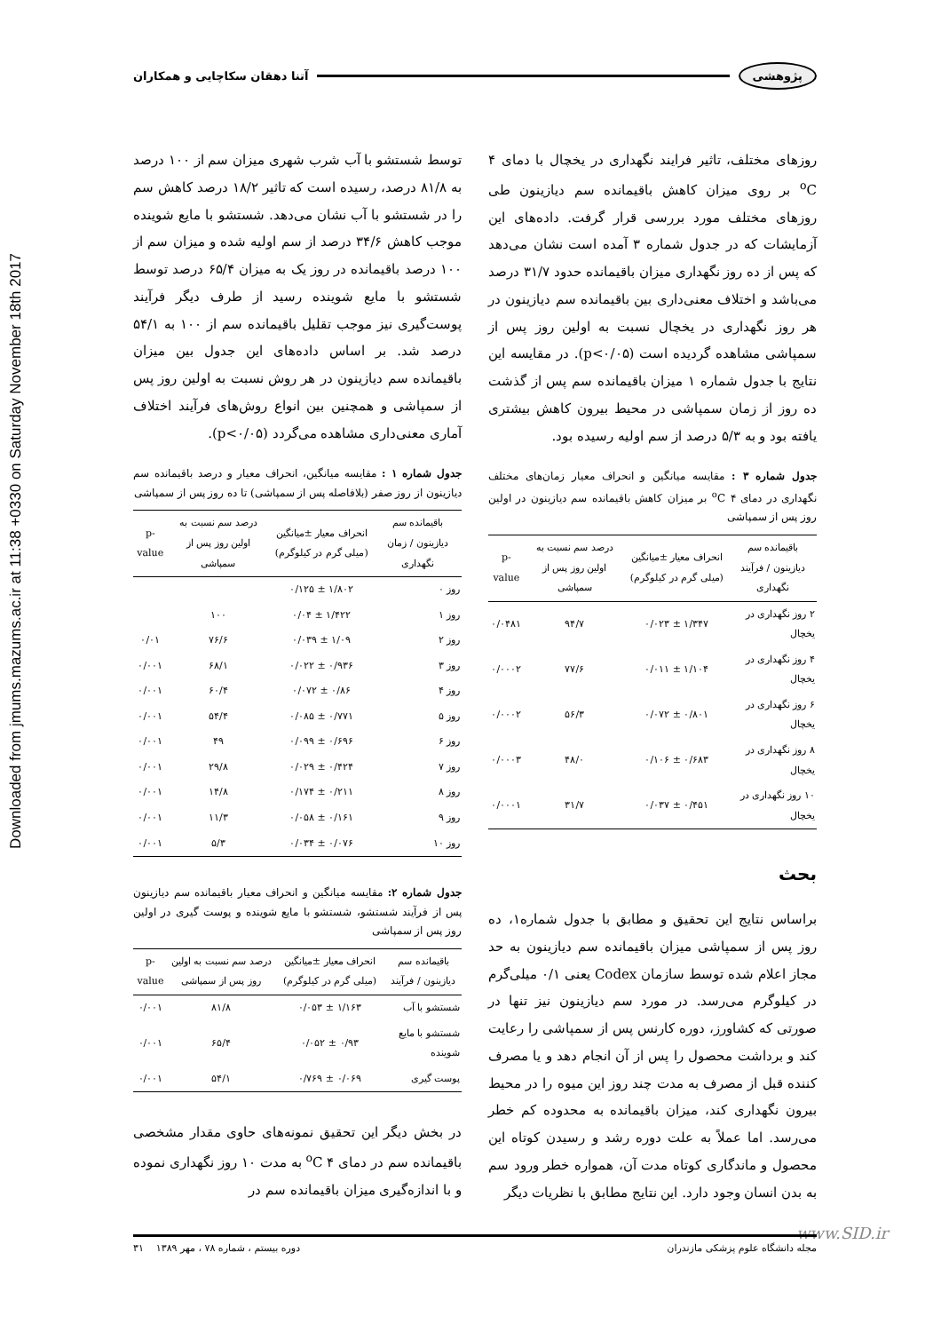پژوهشی آتنا دهقان سکاچایی و همکاران
Downloaded from jmums.mazums.ac.ir at 11:38 +0330 on Saturday November 18th 2017
توسط شستشو با آب شرب شهری میزان سم از ۱۰۰ درصد به ۸۱/۸ درصد، رسیده است که تاثیر ۱۸/۲ درصد کاهش سم را در شستشو با آب نشان می‌دهد. شستشو با مایع شوینده موجب کاهش ۳۴/۶ درصد از سم اولیه شده و میزان سم از ۱۰۰ درصد باقیمانده در روز یک به میزان ۶۵/۴ درصد توسط شستشو با مایع شوینده رسید از طرف دیگر فرآیند پوست‌گیری نیز موجب تقلیل باقیمانده سم از ۱۰۰ به ۵۴/۱ درصد شد. بر اساس داده‌های این جدول بین میزان باقیمانده سم دیازینون در هر روش نسبت به اولین روز پس از سمپاشی و همچنین بین انواع روش‌های فرآیند اختلاف آماری معنی‌داری مشاهده می‌گردد (p<۰/۰۵).
جدول شماره ۱ : مقایسه میانگین، انحراف معیار و درصد باقیمانده سم دیازینون از روز صفر (بلافاصله پس از سمپاشی) تا ده روز پس از سمپاشی
| باقیمانده سم دیازینون / زمان نگهداری | انحراف معیار ±میانگین (میلی گرم در کیلوگرم) | درصد سم نسبت به اولین روز پس از سمپاشی | p-value |
| --- | --- | --- | --- |
| روز ۰ | ۱/۸۰۲ ± ۰/۱۲۵ | | |
| روز ۱ | ۱/۴۲۲ ± ۰/۰۴ | ۱۰۰ | |
| روز ۲ | ۱/۰۹ ± ۰/۰۳۹ | ۷۶/۶ | ۰/۰۱ |
| روز ۳ | ۰/۹۳۶ ± ۰/۰۲۲ | ۶۸/۱ | ۰/۰۰۱ |
| روز ۴ | ۰/۸۶ ± ۰/۰۷۲ | ۶۰/۴ | ۰/۰۰۱ |
| روز ۵ | ۰/۷۷۱ ± ۰/۰۸۵ | ۵۴/۴ | ۰/۰۰۱ |
| روز ۶ | ۰/۶۹۶ ± ۰/۰۹۹ | ۴۹ | ۰/۰۰۱ |
| روز ۷ | ۰/۴۲۴ ± ۰/۰۲۹ | ۲۹/۸ | ۰/۰۰۱ |
| روز ۸ | ۰/۲۱۱ ± ۰/۱۷۴ | ۱۴/۸ | ۰/۰۰۱ |
| روز ۹ | ۰/۱۶۱ ± ۰/۰۵۸ | ۱۱/۳ | ۰/۰۰۱ |
| روز ۱۰ | ۰/۰۷۶ ± ۰/۰۳۴ | ۵/۳ | ۰/۰۰۱ |
جدول شماره ۲: مقایسه میانگین و انحراف معیار باقیمانده سم دیازینون پس از فرآیند شستشو، شستشو با مایع شوینده و پوست گیری در اولین روز پس از سمپاشی
| باقیمانده سم دیازینون / فرآیند | انحراف معیار ±میانگین (میلی گرم در کیلوگرم) | درصد سم نسبت به اولین روز پس از سمپاشی | p-value |
| --- | --- | --- | --- |
| شستشو با آب | ۱/۱۶۳ ± ۰/۰۵۳ | ۸۱/۸ | ۰/۰۰۱ |
| شستشو با مایع شوینده | ۰/۹۳ ± ۰/۰۵۲ | ۶۵/۴ | ۰/۰۰۱ |
| پوست گیری | ۰/۰۶۹ ± ۰/۷۶۹ | ۵۴/۱ | ۰/۰۰۱ |
در بخش دیگر این تحقیق نمونه‌های حاوی مقدار مشخصی باقیمانده سم در دمای ۴ <sup>o</sup>C به مدت ۱۰ روز نگهداری نموده و با اندازه‌گیری میزان باقیمانده سم در
روزهای مختلف، تاثیر فرایند نگهداری در یخچال با دمای ۴ <sup>o</sup>C بر روی میزان کاهش باقیمانده سم دیازینون طی روزهای مختلف مورد بررسی قرار گرفت. داده‌های این آزمایشات که در جدول شماره ۳ آمده است نشان می‌دهد که پس از ده روز نگهداری میزان باقیمانده حدود ۳۱/۷ درصد می‌باشد و اختلاف معنی‌داری بین باقیمانده سم دیازینون در هر روز نگهداری در یخچال نسبت به اولین روز پس از سمپاشی مشاهده گردیده است (p<۰/۰۵). در مقایسه این نتایج با جدول شماره ۱ میزان باقیمانده سم پس از گذشت ده روز از زمان سمپاشی در محیط بیرون کاهش بیشتری یافته بود و به ۵/۳ درصد از سم اولیه رسیده بود.
جدول شماره ۳ : مقایسه میانگین و انحراف معیار زمان‌های مختلف نگهداری در دمای ۴ <sup>o</sup>C بر میزان کاهش باقیمانده سم دیازینون در اولین روز پس از سمپاشی
| باقیمانده سم دیازینون / فرآیند نگهداری | انحراف معیار ±میانگین (میلی گرم در کیلوگرم) | درصد سم نسبت به اولین روز پس از سمپاشی | p-value |
| --- | --- | --- | --- |
| ۲ روز نگهداری در یخچال | ۱/۳۴۷ ± ۰/۰۲۳ | ۹۴/۷ | ۰/۰۴۸۱ |
| ۴ روز نگهداری در یخچال | ۱/۱۰۴ ± ۰/۰۱۱ | ۷۷/۶ | ۰/۰۰۰۲ |
| ۶ روز نگهداری در یخچال | ۰/۸۰۱ ± ۰/۰۷۲ | ۵۶/۳ | ۰/۰۰۰۲ |
| ۸ روز نگهداری در یخچال | ۰/۶۸۳ ± ۰/۱۰۶ | ۴۸/۰ | ۰/۰۰۰۳ |
| ۱۰ روز نگهداری در یخچال | ۰/۴۵۱ ± ۰/۰۳۷ | ۳۱/۷ | ۰/۰۰۰۱ |
بحث
براساس نتایج این تحقیق و مطابق با جدول شماره۱، ده روز پس از سمپاشی میزان باقیمانده سم دیازینون به حد مجاز اعلام شده توسط سازمان Codex یعنی ۰/۱ میلی‌گرم در کیلوگرم می‌رسد. در مورد سم دیازینون نیز تنها در صورتی که کشاورز، دوره کارنس پس از سمپاشی را رعایت کند و برداشت محصول را پس از آن انجام دهد و یا مصرف کننده قبل از مصرف به مدت چند روز این میوه را در محیط بیرون نگهداری کند، میزان باقیمانده به محدوده کم خطر می‌رسد. اما عملاً به علت دوره رشد و رسیدن کوتاه این محصول و ماندگاری کوتاه مدت آن، همواره خطر ورود سم به بدن انسان وجود دارد. این نتایج مطابق با نظریات دیگر
www.SID.ir مجله دانشگاه علوم پزشکی مازندران دوره بیستم ، شماره ۷۸ ، مهر ۱۳۸۹ ۳۱